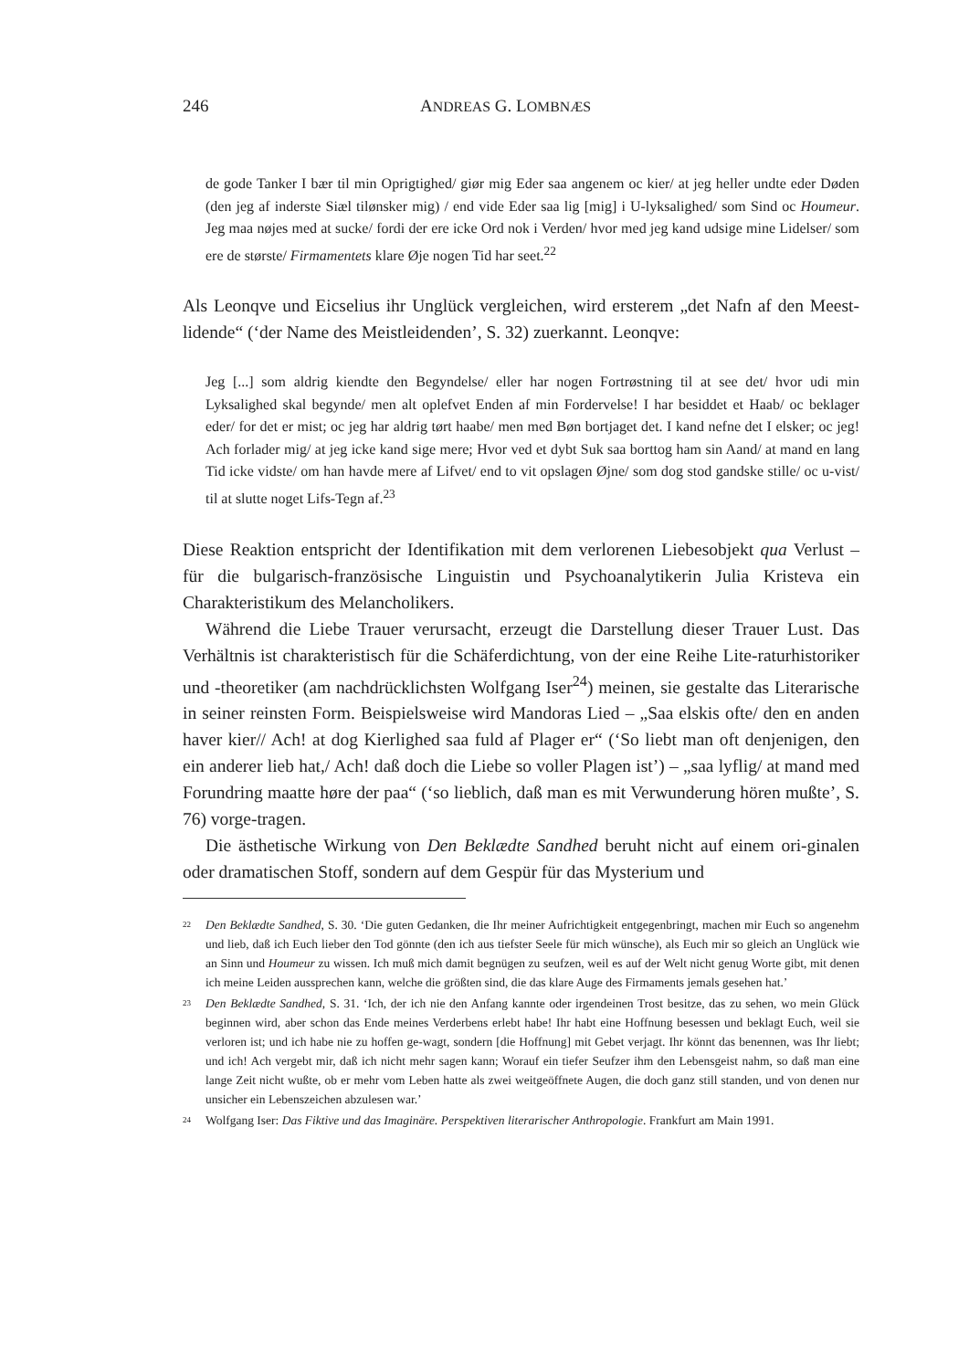246 ANDREAS G. LOMBNÆS
de gode Tanker I bær til min Oprigtighed/ giør mig Eder saa angenem oc kier/ at jeg heller undte eder Døden (den jeg af inderste Siæl tilønsker mig) / end vide Eder saa lig [mig] i U-lyksalighed/ som Sind oc Houmeur. Jeg maa nøjes med at sucke/ fordi der ere icke Ord nok i Verden/ hvor med jeg kand udsige mine Lidelser/ som ere de største/ Firmamentets klare Øje nogen Tid har seet.<sup>22</sup>
Als Leonqve und Eicselius ihr Unglück vergleichen, wird ersterem „det Nafn af den Meest-lidende“ (‘der Name des Meistleidenden’, S. 32) zuerkannt. Leonqve:
Jeg [...] som aldrig kiendte den Begyndelse/ eller har nogen Fortrøstning til at see det/ hvor udi min Lyksalighed skal begynde/ men alt oplefvet Enden af min Fordervelse! I har besiddet et Haab/ oc beklager eder/ for det er mist; oc jeg har aldrig tørt haabe/ men med Bøn bortjaget det. I kand nefne det I elsker; oc jeg! Ach forlader mig/ at jeg icke kand sige mere; Hvor ved et dybt Suk saa borttog ham sin Aand/ at mand en lang Tid icke vidste/ om han havde mere af Lifvet/ end to vit opslagen Øjne/ som dog stod gandske stille/ oc u-vist/ til at slutte noget Lifs-Tegn af.<sup>23</sup>
Diese Reaktion entspricht der Identifikation mit dem verlorenen Liebesobjekt qua Verlust – für die bulgarisch-französische Linguistin und Psychoanalytikerin Julia Kristeva ein Charakteristikum des Melancholikers.
Während die Liebe Trauer verursacht, erzeugt die Darstellung dieser Trauer Lust. Das Verhältnis ist charakteristisch für die Schäferdichtung, von der eine Reihe Lite-raturhistoriker und -theoretiker (am nachdrücklichsten Wolfgang Iser<sup>24</sup>) meinen, sie gestalte das Literarische in seiner reinsten Form. Beispielsweise wird Mandoras Lied – „Saa elskis ofte/ den en anden haver kier// Ach! at dog Kierlighed saa fuld af Plager er“ (‘So liebt man oft denjenigen, den ein anderer lieb hat,/ Ach! daß doch die Liebe so voller Plagen ist’) – „saa lyflig/ at mand med Forundring maatte høre der paa“ (‘so lieblich, daß man es mit Verwunderung hören mußte’, S. 76) vorge-tragen.
Die ästhetische Wirkung von Den Beklædte Sandhed beruht nicht auf einem ori-ginalen oder dramatischen Stoff, sondern auf dem Gespür für das Mysterium und
<sup>22</sup>
Den Beklædte Sandhed, S. 30. ‘Die guten Gedanken, die Ihr meiner Aufrichtigkeit entgegenbringt, machen mir Euch so angenehm und lieb, daß ich Euch lieber den Tod gönnte (den ich aus tiefster Seele für mich wünsche), als Euch mir so gleich an Unglück wie an Sinn und Houmeur zu wissen. Ich muß mich damit begnügen zu seufzen, weil es auf der Welt nicht genug Worte gibt, mit denen ich meine Leiden aussprechen kann, welche die größten sind, die das klare Auge des Firmaments jemals gesehen hat.’
<sup>23</sup>
Den Beklædte Sandhed, S. 31. ‘Ich, der ich nie den Anfang kannte oder irgendeinen Trost besitze, das zu sehen, wo mein Glück beginnen wird, aber schon das Ende meines Verderbens erlebt habe! Ihr habt eine Hoffnung besessen und beklagt Euch, weil sie verloren ist; und ich habe nie zu hoffen ge-wagt, sondern [die Hoffnung] mit Gebet verjagt. Ihr könnt das benennen, was Ihr liebt; und ich! Ach vergebt mir, daß ich nicht mehr sagen kann; Worauf ein tiefer Seufzer ihm den Lebensgeist nahm, so daß man eine lange Zeit nicht wußte, ob er mehr vom Leben hatte als zwei weitgeöffnete Augen, die doch ganz still standen, und von denen nur unsicher ein Lebenszeichen abzulesen war.’
<sup>24</sup>
Wolfgang Iser: Das Fiktive und das Imaginäre. Perspektiven literarischer Anthropologie. Frankfurt am Main 1991.